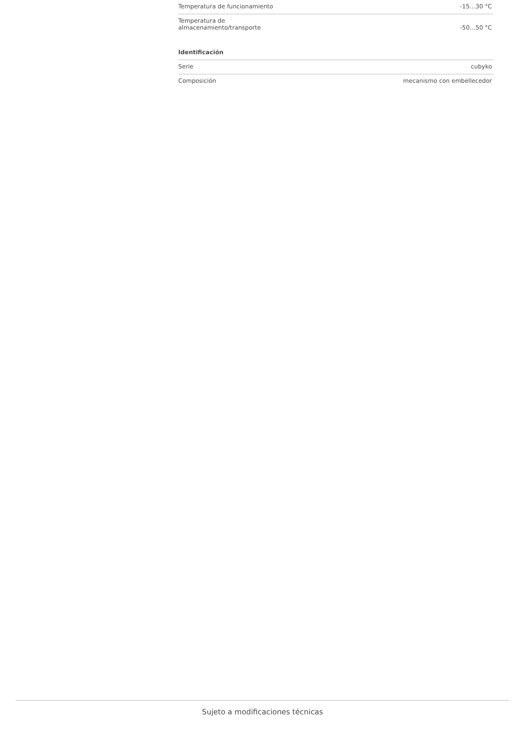| Temperatura de funcionamiento | -15…30 °C |
| Temperatura de almacenamiento/transporte | -50…50 °C |
Identificación
| Serie | cubyko |
| Composición | mecanismo con embellecedor |
Sujeto a modificaciones técnicas